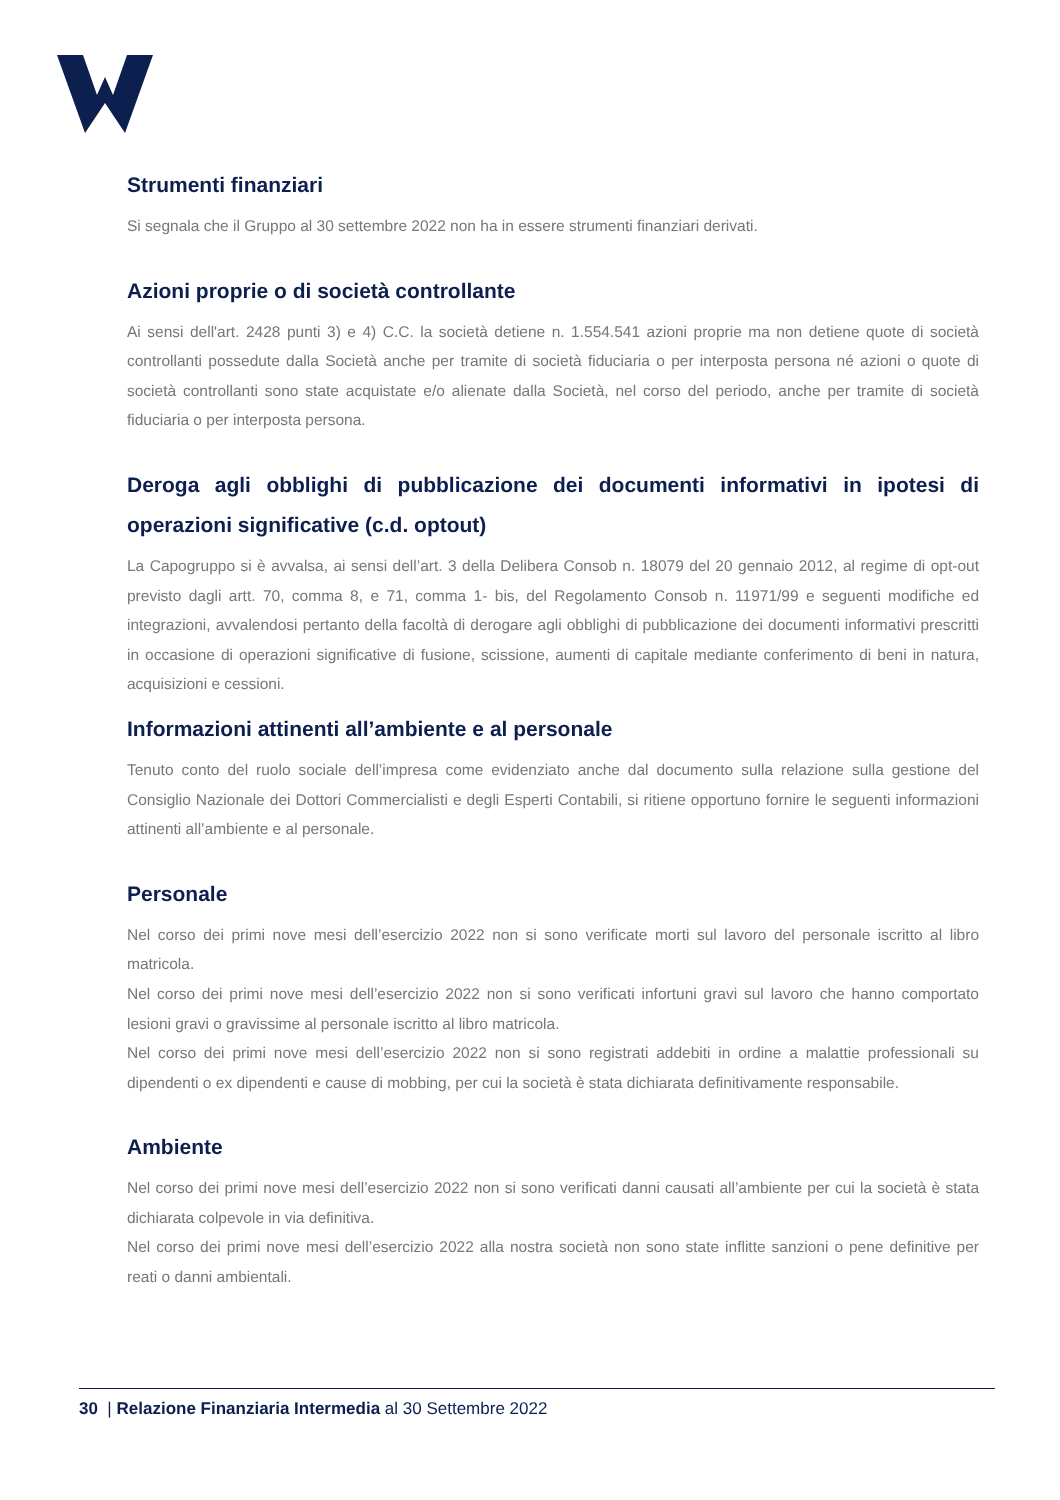Strumenti finanziari
Si segnala che il Gruppo al 30 settembre 2022 non ha in essere strumenti finanziari derivati.
Azioni proprie o di società controllante
Ai sensi dell'art. 2428 punti 3) e 4) C.C. la società detiene n. 1.554.541 azioni proprie ma non detiene quote di società controllanti possedute dalla Società anche per tramite di società fiduciaria o per interposta persona né azioni o quote di società controllanti sono state acquistate e/o alienate dalla Società, nel corso del periodo, anche per tramite di società fiduciaria o per interposta persona.
Deroga agli obblighi di pubblicazione dei documenti informativi in ipotesi di operazioni significative (c.d. optout)
La Capogruppo si è avvalsa, ai sensi dell’art. 3 della Delibera Consob n. 18079 del 20 gennaio 2012, al regime di opt-out previsto dagli artt. 70, comma 8, e 71, comma 1- bis, del Regolamento Consob n. 11971/99 e seguenti modifiche ed integrazioni, avvalendosi pertanto della facoltà di derogare agli obblighi di pubblicazione dei documenti informativi prescritti in occasione di operazioni significative di fusione, scissione, aumenti di capitale mediante conferimento di beni in natura, acquisizioni e cessioni.
Informazioni attinenti all’ambiente e al personale
Tenuto conto del ruolo sociale dell’impresa come evidenziato anche dal documento sulla relazione sulla gestione del Consiglio Nazionale dei Dottori Commercialisti e degli Esperti Contabili, si ritiene opportuno fornire le seguenti informazioni attinenti all’ambiente e al personale.
Personale
Nel corso dei primi nove mesi dell’esercizio 2022 non si sono verificate morti sul lavoro del personale iscritto al libro matricola.
Nel corso dei primi nove mesi dell’esercizio 2022 non si sono verificati infortuni gravi sul lavoro che hanno comportato lesioni gravi o gravissime al personale iscritto al libro matricola.
Nel corso dei primi nove mesi dell’esercizio 2022 non si sono registrati addebiti in ordine a malattie professionali su dipendenti o ex dipendenti e cause di mobbing, per cui la società è stata dichiarata definitivamente responsabile.
Ambiente
Nel corso dei primi nove mesi dell’esercizio 2022 non si sono verificati danni causati all’ambiente per cui la società è stata dichiarata colpevole in via definitiva.
Nel corso dei primi nove mesi dell’esercizio 2022 alla nostra società non sono state inflitte sanzioni o pene definitive per reati o danni ambientali.
30 | Relazione Finanziaria Intermedia al 30 Settembre 2022